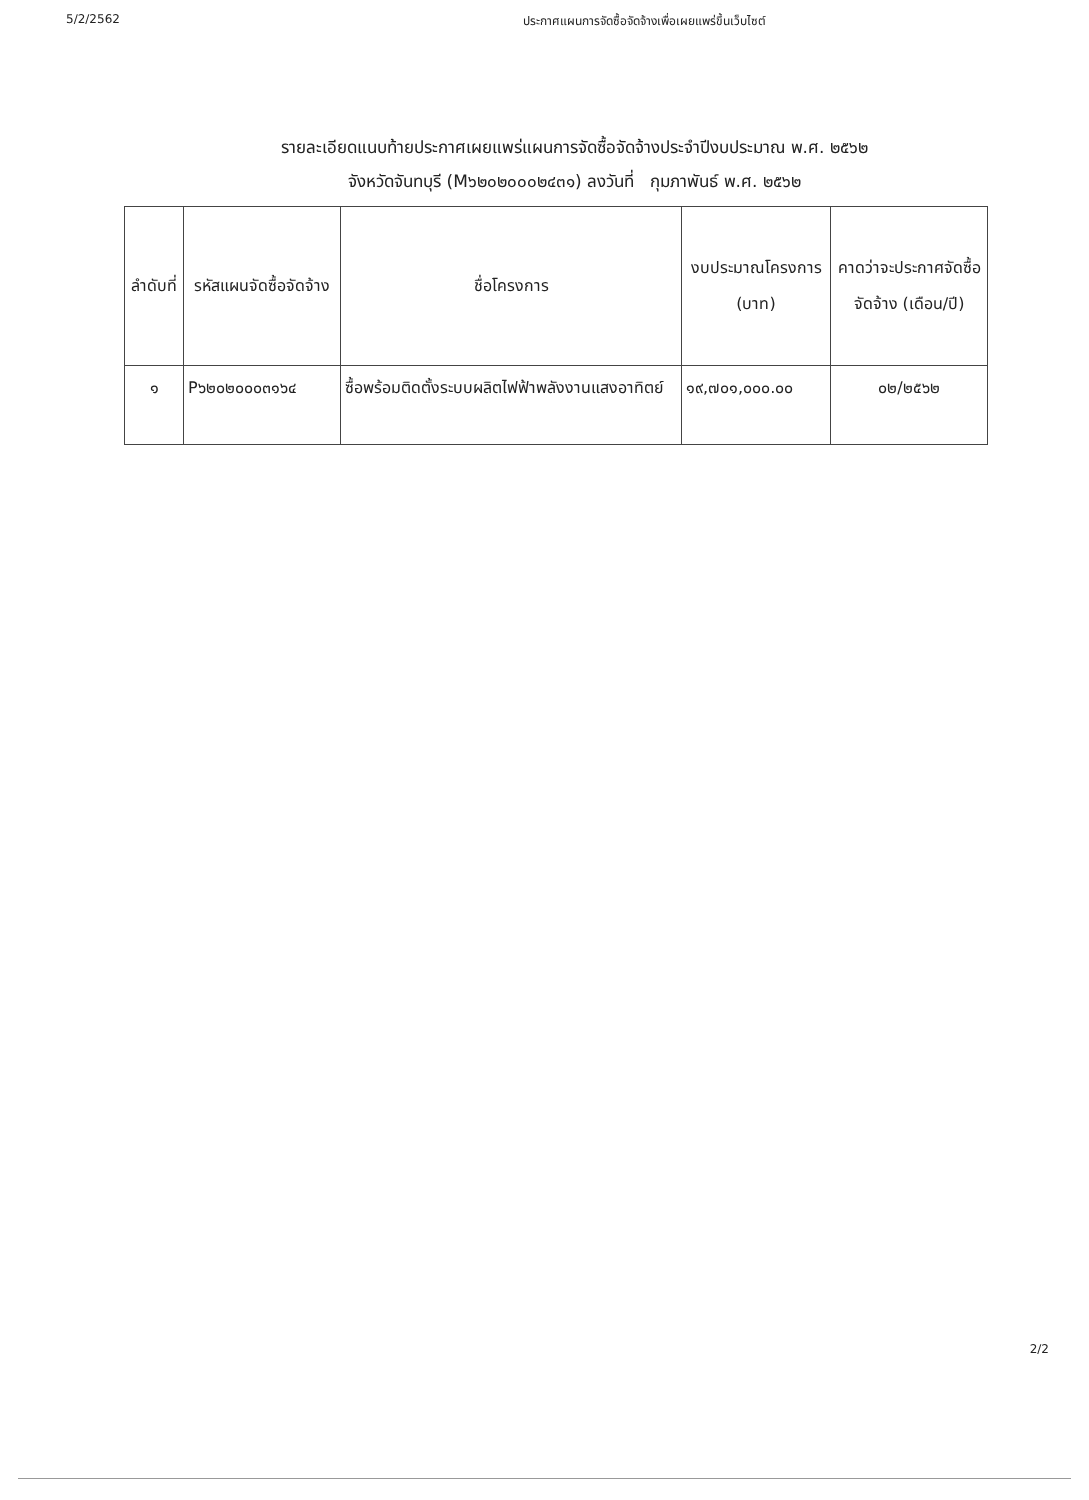5/2/2562 ประกาศแผนการจัดซื้อจัดจ้างเพื่อเผยแพร่ขึ้นเว็บไซต์
รายละเอียดแนบท้ายประกาศเผยแพร่แผนการจัดซื้อจัดจ้างประจำปีงบประมาณ พ.ศ. ๒๕๖๒
จังหวัดจันทบุรี (M๖๒๐๒๐๐๐๒๔๓๑) ลงวันที่ กุมภาพันธ์ พ.ศ. ๒๕๖๒
| ลำดับที่ | รหัสแผนจัดซื้อจัดจ้าง | ชื่อโครงการ | งบประมาณโครงการ (บาท) | คาดว่าจะประกาศจัดซื้อจัดจ้าง (เดือน/ปี) |
| --- | --- | --- | --- | --- |
| ๑ | P๖๒๐๒๐๐๐๓๑๖๔ | ซื้อพร้อมติดตั้งระบบผลิตไฟฟ้าพลังงานแสงอาทิตย์ | ๑๙,๗๐๑,๐๐๐.๐๐ | ๐๒/๒๕๖๒ |
2/2